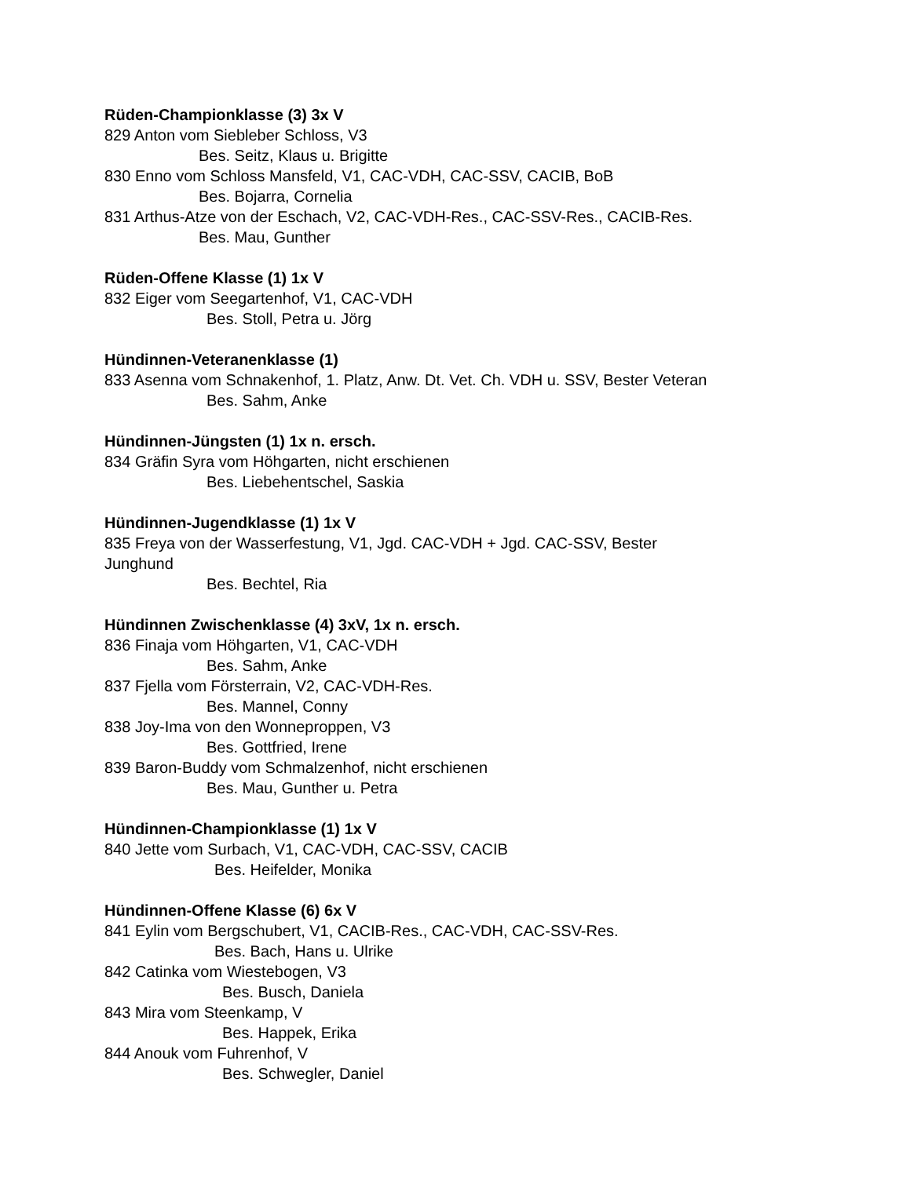Rüden-Championklasse (3) 3x V
829 Anton vom Siebleber Schloss, V3
Bes. Seitz, Klaus u. Brigitte
830 Enno vom Schloss Mansfeld, V1, CAC-VDH, CAC-SSV, CACIB, BoB
Bes. Bojarra, Cornelia
831 Arthus-Atze von der Eschach, V2, CAC-VDH-Res., CAC-SSV-Res., CACIB-Res.
Bes. Mau, Gunther
Rüden-Offene Klasse (1) 1x V
832 Eiger vom Seegartenhof, V1, CAC-VDH
Bes. Stoll, Petra u. Jörg
Hündinnen-Veteranenklasse (1)
833 Asenna vom Schnakenhof, 1. Platz, Anw. Dt. Vet. Ch. VDH u. SSV, Bester Veteran
Bes. Sahm, Anke
Hündinnen-Jüngsten (1) 1x n. ersch.
834 Gräfin Syra vom Höhgarten, nicht erschienen
Bes. Liebehentschel, Saskia
Hündinnen-Jugendklasse (1) 1x V
835 Freya von der Wasserfestung, V1, Jgd. CAC-VDH + Jgd. CAC-SSV, Bester
Junghund
Bes. Bechtel, Ria
Hündinnen Zwischenklasse (4) 3xV, 1x n. ersch.
836 Finaja vom Höhgarten, V1, CAC-VDH
Bes. Sahm, Anke
837 Fjella vom Försterrain, V2, CAC-VDH-Res.
Bes. Mannel, Conny
838 Joy-Ima von den Wonneproppen, V3
Bes. Gottfried, Irene
839 Baron-Buddy vom Schmalzenhof, nicht erschienen
Bes. Mau, Gunther u. Petra
Hündinnen-Championklasse (1) 1x V
840 Jette vom Surbach, V1, CAC-VDH, CAC-SSV, CACIB
Bes. Heifelder, Monika
Hündinnen-Offene Klasse (6) 6x V
841 Eylin vom Bergschubert, V1, CACIB-Res., CAC-VDH, CAC-SSV-Res.
Bes. Bach, Hans u. Ulrike
842 Catinka vom Wiestebogen, V3
Bes. Busch, Daniela
843 Mira vom Steenkamp, V
Bes. Happek, Erika
844 Anouk vom Fuhrenhof, V
Bes. Schwegler, Daniel